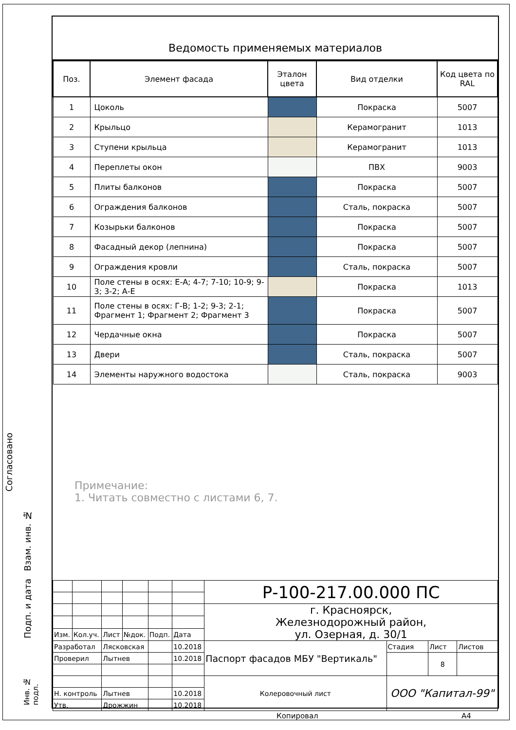Ведомость применяемых материалов
| Поз. | Элемент фасада | Эталон цвета | Вид отделки | Код цвета по RAL |
| --- | --- | --- | --- | --- |
| 1 | Цоколь | | Покраска | 5007 |
| 2 | Крыльцо | | Керамогранит | 1013 |
| 3 | Ступени крыльца | | Керамогранит | 1013 |
| 4 | Переплеты окон | | ПВХ | 9003 |
| 5 | Плиты балконов | | Покраска | 5007 |
| 6 | Ограждения балконов | | Сталь, покраска | 5007 |
| 7 | Козырьки балконов | | Покраска | 5007 |
| 8 | Фасадный декор (лепнина) | | Покраска | 5007 |
| 9 | Ограждения кровли | | Сталь, покраска | 5007 |
| 10 | Поле стены в осях: Е-А; 4-7; 7-10; 10-9; 9-3; 3-2; А-Е | | Покраска | 1013 |
| 11 | Поле стены в осях: Г-В; 1-2; 9-3; 2-1; Фрагмент 1; Фрагмент 2; Фрагмент 3 | | Покраска | 5007 |
| 12 | Чердачные окна | | Покраска | 5007 |
| 13 | Двери | | Сталь, покраска | 5007 |
| 14 | Элементы наружного водостока | | Сталь, покраска | 9003 |
Примечание:
1. Читать совместно с листами 6, 7.
| | | | | | | Р-100-217.00.000 ПС | | | |
| | | | | | | г. Красноярск, Железнодорожный район, ул. Озерная, д. 30/1 | | | |
| Изм. | Кол.уч. | Лист | №док. | Подп. | Дата | | | | |
| Разработал | | Лясковская | | | 10.2018 | Паспорт фасадов МБУ "Вертикаль" | Стадия | Лист | Листов |
| Проверил | | Лытнев | | | 10.2018 | | | 8 | |
| | | | | | | Колеровочный лист | ООО "Капитал-99" | | |
| Н. контроль | | Лытнев | | | 10.2018 | | | | |
| Утв. | | Дрожжин | | | 10.2018 | | | | |
Копировал А4
Согласовано
Взам. инв. №
Подп. и дата
Инв. № подл.